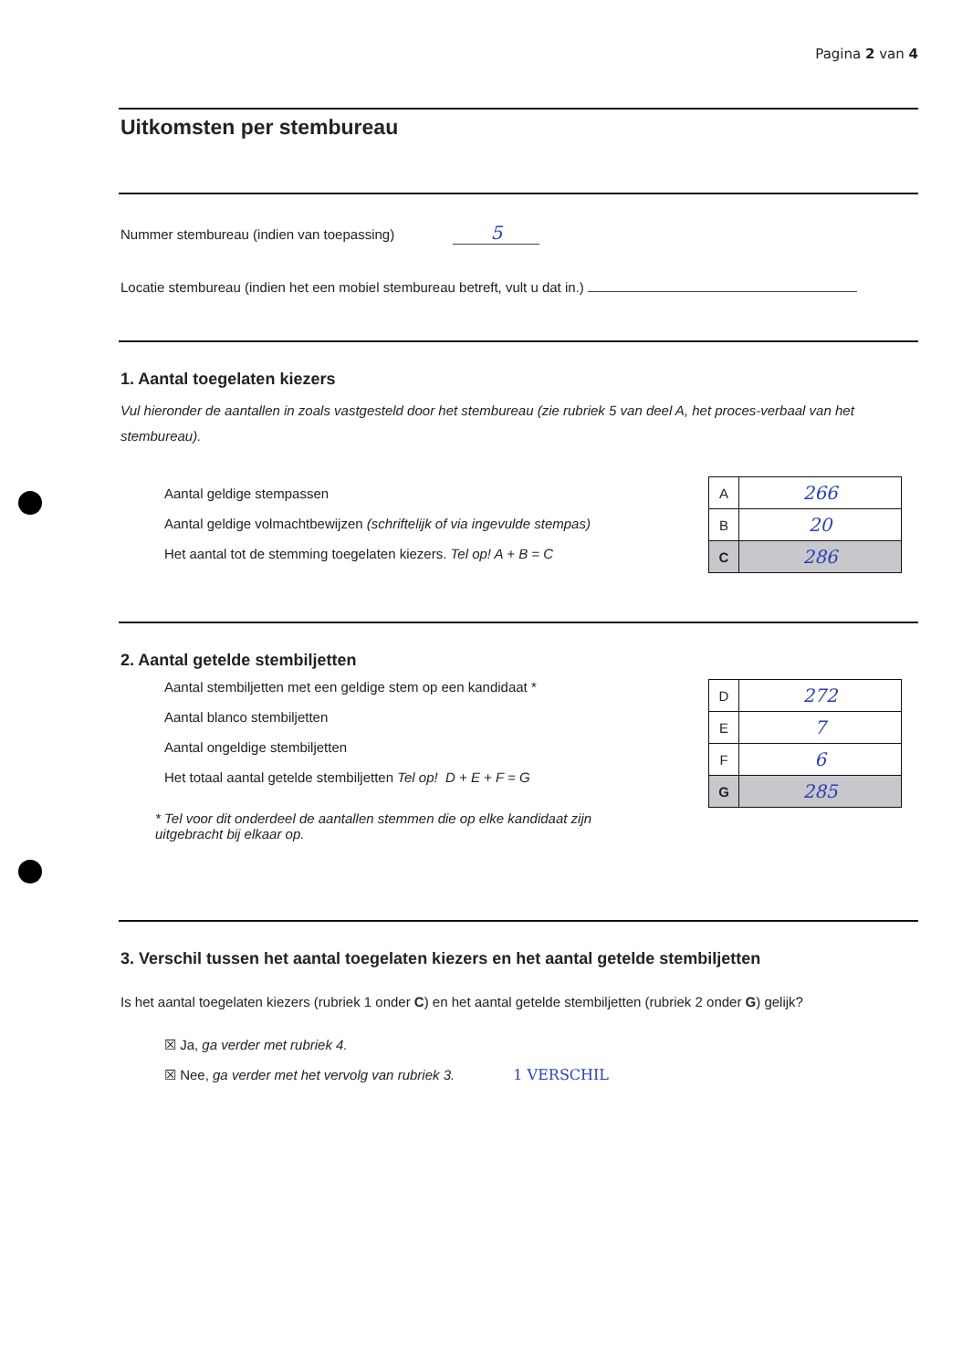Pagina 2 van 4
Uitkomsten per stembureau
Nummer stembureau (indien van toepassing) 5
Locatie stembureau (indien het een mobiel stembureau betreft, vult u dat in.)
1. Aantal toegelaten kiezers
Vul hieronder de aantallen in zoals vastgesteld door het stembureau (zie rubriek 5 van deel A, het proces-verbaal van het stembureau).
Aantal geldige stempassen
Aantal geldige volmachtbewijzen (schriftelijk of via ingevulde stempas)
Het aantal tot de stemming toegelaten kiezers. Tel op! A + B = C
| A | 266 |
| B | 20 |
| C | 286 |
2. Aantal getelde stembiljetten
Aantal stembiljetten met een geldige stem op een kandidaat *
Aantal blanco stembiljetten
Aantal ongeldige stembiljetten
Het totaal aantal getelde stembiljetten Tel op! D + E + F = G
* Tel voor dit onderdeel de aantallen stemmen die op elke kandidaat zijn uitgebracht bij elkaar op.
| D | 272 |
| E | 7 |
| F | 6 |
| G | 285 |
3. Verschil tussen het aantal toegelaten kiezers en het aantal getelde stembiljetten
Is het aantal toegelaten kiezers (rubriek 1 onder C) en het aantal getelde stembiljetten (rubriek 2 onder G) gelijk?
☒ Ja, ga verder met rubriek 4.
☒ Nee, ga verder met het vervolg van rubriek 3. 1 VERSCHIL